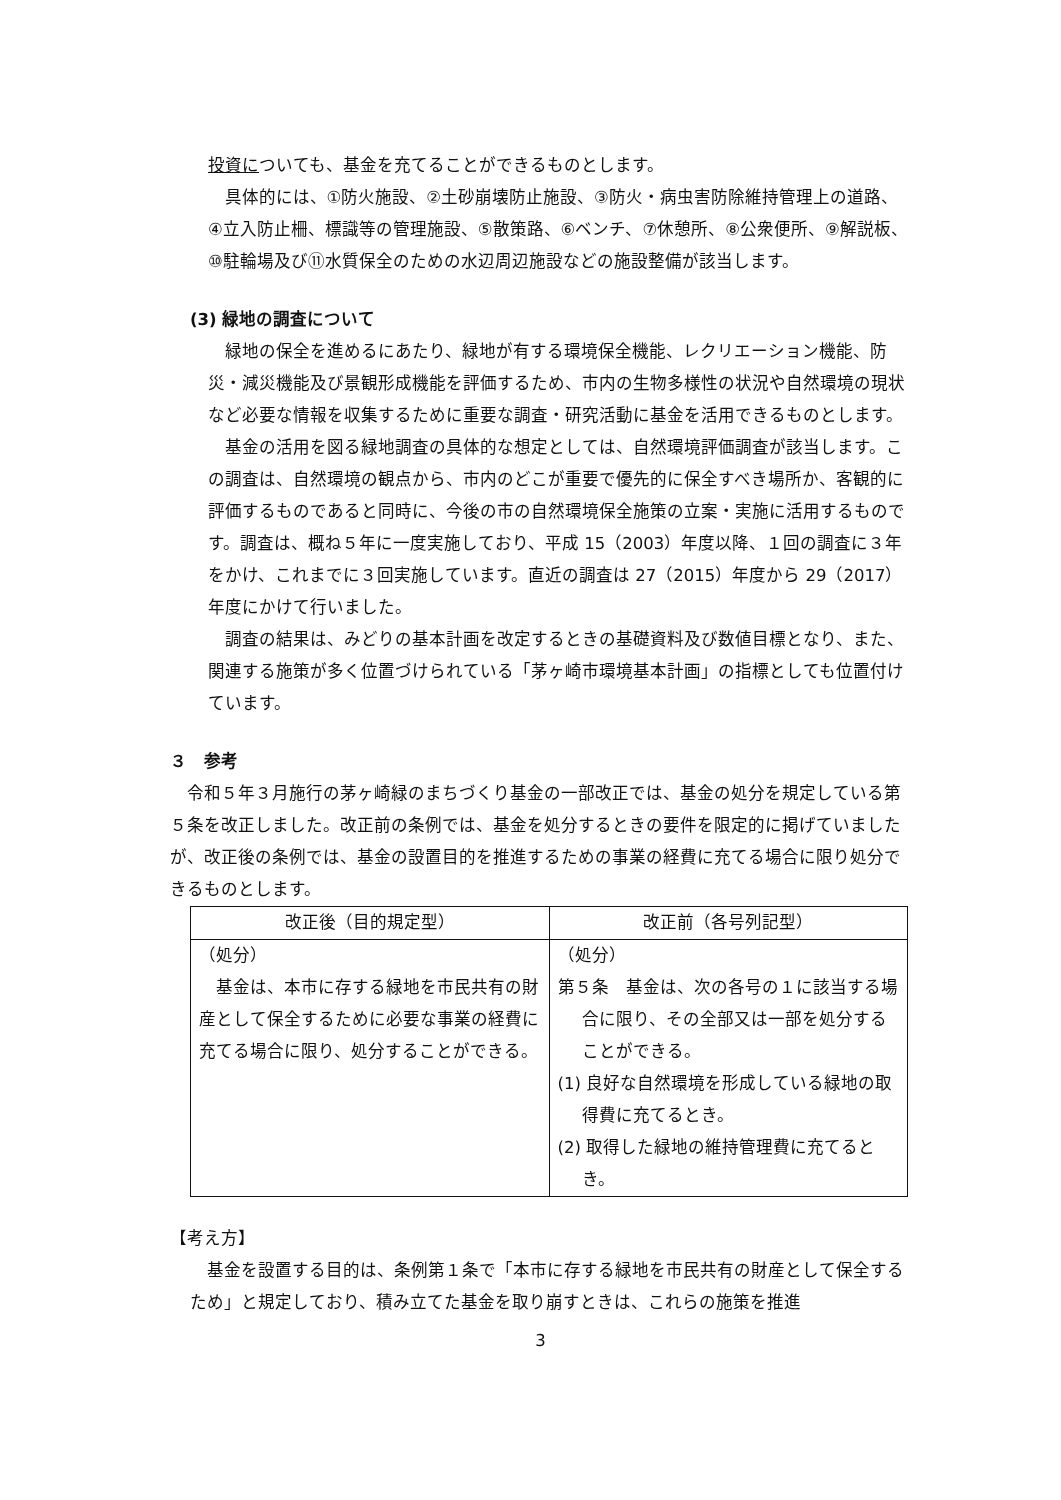投資についても、基金を充てることができるものとします。
具体的には、①防火施設、②土砂崩壊防止施設、③防火・病虫害防除維持管理上の道路、④立入防止柵、標識等の管理施設、⑤散策路、⑥ベンチ、⑦休憩所、⑧公衆便所、⑨解説板、⑩駐輪場及び⑪水質保全のための水辺周辺施設などの施設整備が該当します。
(3) 緑地の調査について
緑地の保全を進めるにあたり、緑地が有する環境保全機能、レクリエーション機能、防災・減災機能及び景観形成機能を評価するため、市内の生物多様性の状況や自然環境の現状など必要な情報を収集するために重要な調査・研究活動に基金を活用できるものとします。
基金の活用を図る緑地調査の具体的な想定としては、自然環境評価調査が該当します。この調査は、自然環境の観点から、市内のどこが重要で優先的に保全すべき場所か、客観的に評価するものであると同時に、今後の市の自然環境保全施策の立案・実施に活用するものです。調査は、概ね５年に一度実施しており、平成 15（2003）年度以降、１回の調査に３年をかけ、これまでに３回実施しています。直近の調査は 27（2015）年度から 29（2017）年度にかけて行いました。
調査の結果は、みどりの基本計画を改定するときの基礎資料及び数値目標となり、また、関連する施策が多く位置づけられている「茅ヶ崎市環境基本計画」の指標としても位置付けています。
３　参考
令和５年３月施行の茅ヶ崎緑のまちづくり基金の一部改正では、基金の処分を規定している第５条を改正しました。改正前の条例では、基金を処分するときの要件を限定的に掲げていましたが、改正後の条例では、基金の設置目的を推進するための事業の経費に充てる場合に限り処分できるものとします。
| 改正後（目的規定型） | 改正前（各号列記型） |
| --- | --- |
| （処分） 基金は、本市に存する緑地を市民共有の財産として保全するために必要な事業の経費に充てる場合に限り、処分することができる。 | （処分） 第５条 基金は、次の各号の１に該当する場合に限り、その全部又は一部を処分することができる。 (1) 良好な自然環境を形成している緑地の取得費に充てるとき。 (2) 取得した緑地の維持管理費に充てるとき。 |
【考え方】
基金を設置する目的は、条例第１条で「本市に存する緑地を市民共有の財産として保全するため」と規定しており、積み立てた基金を取り崩すときは、これらの施策を推進
3